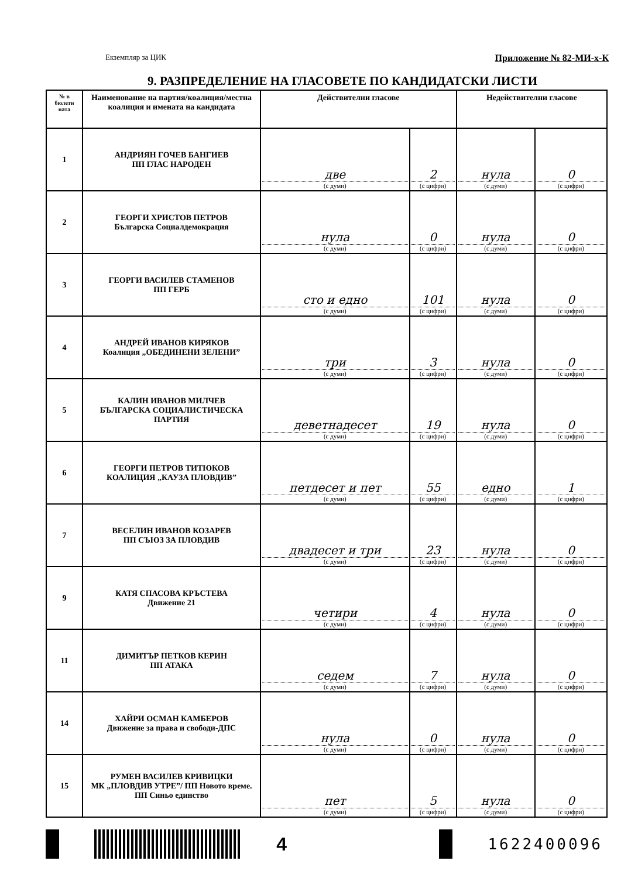Екземпляр за ЦИК Приложение № 82-МИ-х-К
9. РАЗПРЕДЕЛЕНИЕ НА ГЛАСОВЕТЕ ПО КАНДИДАТСКИ ЛИСТИ
| № в бюлети ната | Наименование на партия/коалиция/местна коалиция и имената на кандидата | Действителни гласове | | Недействителни гласове | |
| --- | --- | --- | --- | --- | --- |
| 1 | АНДРИЯН ГОЧЕВ БАНГИЕВ ПП ГЛАС НАРОДЕН | две (с думи) | 2 (с цифри) | нула (с думи) | 0 (с цифри) |
| 2 | ГЕОРГИ ХРИСТОВ ПЕТРОВ Българска Социалдемокрация | нула (с думи) | 0 (с цифри) | нула (с думи) | 0 (с цифри) |
| 3 | ГЕОРГИ ВАСИЛЕВ СТАМЕНОВ ПП ГЕРБ | сто и едно (с думи) | 101 (с цифри) | нула (с думи) | 0 (с цифри) |
| 4 | АНДРЕЙ ИВАНОВ КИРЯКОВ Коалиция „ОБЕДИНЕНИ ЗЕЛЕНИ” | три (с думи) | 3 (с цифри) | нула (с думи) | 0 (с цифри) |
| 5 | КАЛИН ИВАНОВ МИЛЧЕВ БЪЛГАРСКА СОЦИАЛИСТИЧЕСКА ПАРТИЯ | деветнадесет (с думи) | 19 (с цифри) | нула (с думи) | 0 (с цифри) |
| 6 | ГЕОРГИ ПЕТРОВ ТИТЮКОВ КОАЛИЦИЯ „КАУЗА ПЛОВДИВ” | петдесет и пет (с думи) | 55 (с цифри) | едно (с думи) | 1 (с цифри) |
| 7 | ВЕСЕЛИН ИВАНОВ КОЗАРЕВ ПП СЪЮЗ ЗА ПЛОВДИВ | двадесет и три (с думи) | 23 (с цифри) | нула (с думи) | 0 (с цифри) |
| 9 | КАТЯ СПАСОВА КРЪСТЕВА Движение 21 | четири (с думи) | 4 (с цифри) | нула (с думи) | 0 (с цифри) |
| 11 | ДИМИТЪР ПЕТКОВ КЕРИН ПП АТАКА | седем (с думи) | 7 (с цифри) | нула (с думи) | 0 (с цифри) |
| 14 | ХАЙРИ ОСМАН КАМБЕРОВ Движение за права и свободи-ДПС | нула (с думи) | 0 (с цифри) | нула (с думи) | 0 (с цифри) |
| 15 | РУМЕН ВАСИЛЕВ КРИВИЦКИ МК „ПЛОВДИВ УТРЕ”/ ПП Новото време. ПП Синьо единство | пет (с думи) | 5 (с цифри) | нула (с думи) | 0 (с цифри) |
4
1622400096